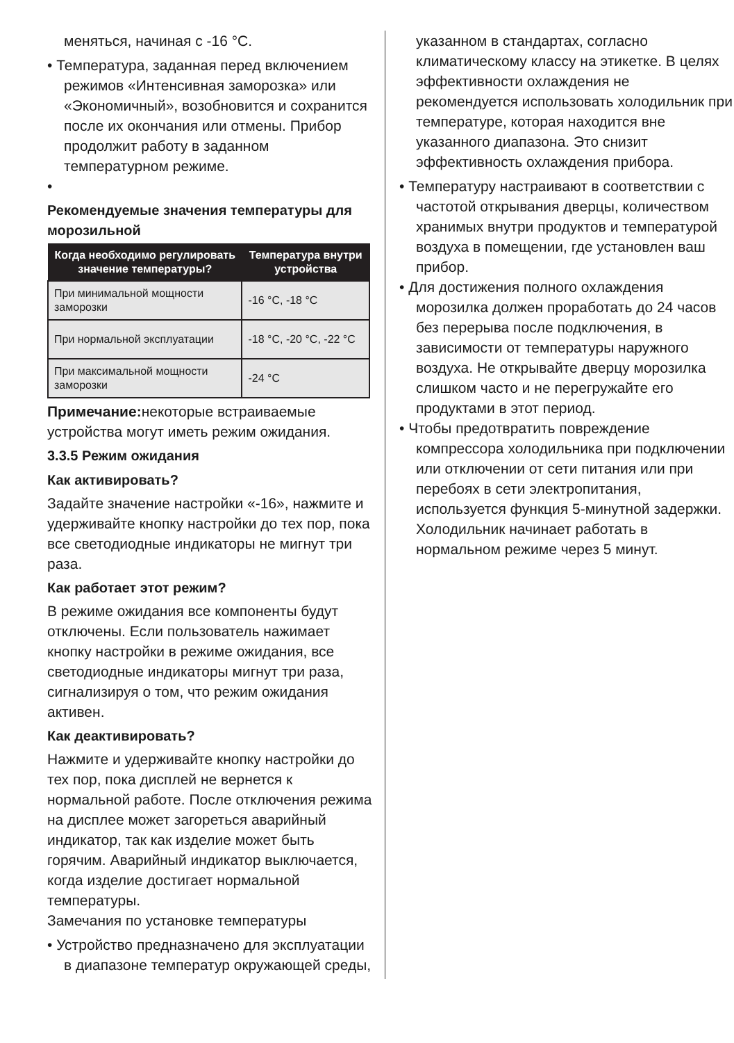меняться, начиная с -16 °C.
• Температура, заданная перед включением режимов «Интенсивная заморозка» или «Экономичный», возобновится и сохранится после их окончания или отмены. Прибор продолжит работу в заданном температурном режиме.
•
Рекомендуемые значения температуры для морозильной
| Когда необходимо регулировать значение температуры? | Температура внутри устройства |
| --- | --- |
| При минимальной мощности заморозки | -16 °C, -18 °C |
| При нормальной эксплуатации | -18 °C, -20 °C, -22 °C |
| При максимальной мощности заморозки | -24 °C |
Примечание: некоторые встраиваемые устройства могут иметь режим ожидания.
3.3.5 Режим ожидания
Как активировать?
Задайте значение настройки «-16», нажмите и удерживайте кнопку настройки до тех пор, пока все светодиодные индикаторы не мигнут три раза.
Как работает этот режим?
В режиме ожидания все компоненты будут отключены. Если пользователь нажимает кнопку настройки в режиме ожидания, все светодиодные индикаторы мигнут три раза, сигнализируя о том, что режим ожидания активен.
Как деактивировать?
Нажмите и удерживайте кнопку настройки до тех пор, пока дисплей не вернется к нормальной работе. После отключения режима на дисплее может загореться аварийный индикатор, так как изделие может быть горячим. Аварийный индикатор выключается, когда изделие достигает нормальной температуры.
Замечания по установке температуры
• Устройство предназначено для эксплуатации в диапазоне температур окружающей среды,
указанном в стандартах, согласно климатическому классу на этикетке. В целях эффективности охлаждения не рекомендуется использовать холодильник при температуре, которая находится вне указанного диапазона. Это снизит эффективность охлаждения прибора.
• Температуру настраивают в соответствии с частотой открывания дверцы, количеством хранимых внутри продуктов и температурой воздуха в помещении, где установлен ваш прибор.
• Для достижения полного охлаждения морозилка должен проработать до 24 часов без перерыва после подключения, в зависимости от температуры наружного воздуха. Не открывайте дверцу морозилка слишком часто и не перегружайте его продуктами в этот период.
• Чтобы предотвратить повреждение компрессора холодильника при подключении или отключении от сети питания или при перебоях в сети электропитания, используется функция 5-минутной задержки. Холодильник начинает работать в нормальном режиме через 5 минут.